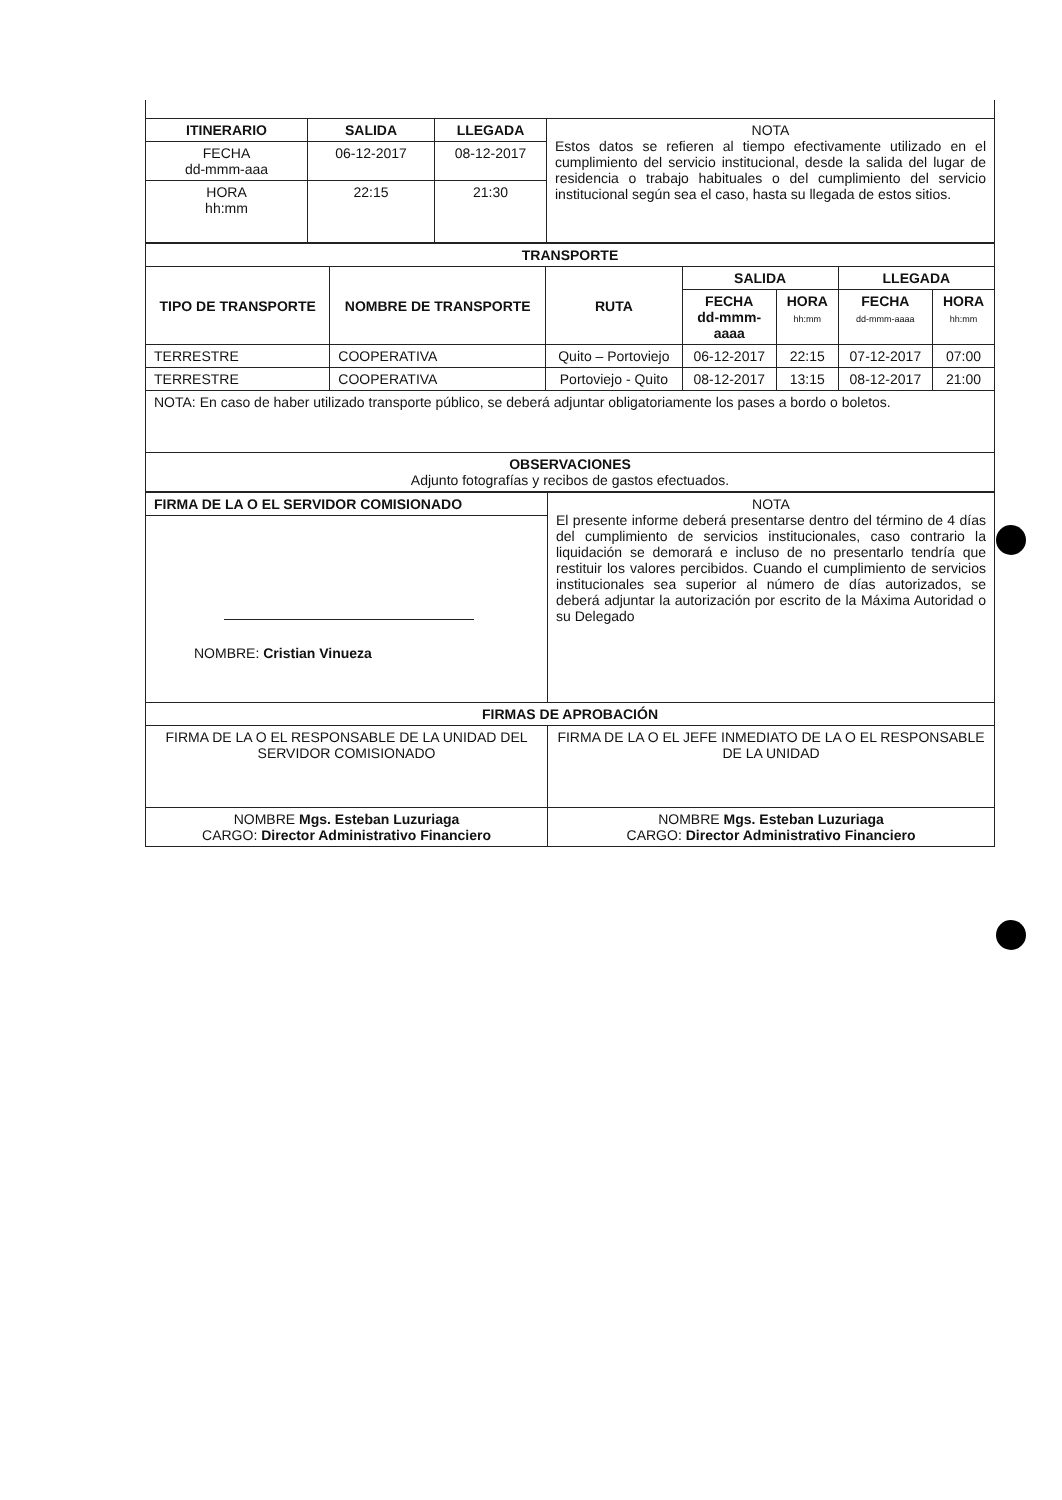| ITINERARIO | SALIDA | LLEGADA | NOTA Estos datos se refieren al tiempo efectivamente utilizado en el cumplimiento del servicio institucional, desde la salida del lugar de residencia o trabajo habituales o del cumplimiento del servicio institucional según sea el caso, hasta su llegada de estos sitios. |
| FECHA dd-mmm-aaa | 06-12-2017 | 08-12-2017 | |
| HORA hh:mm | 22:15 | 21:30 | |
| TRANSPORTE | | | | | | |
| --- | --- | --- | --- | --- | --- | --- |
| TIPO DE TRANSPORTE | NOMBRE DE TRANSPORTE | RUTA | SALIDA | | LLEGADA | |
| | | | FECHA dd-mmm- aaaa | HORA hh:mm | FECHA dd-mmm-aaaa | HORA hh:mm |
| TERRESTRE | COOPERATIVA | Quito – Portoviejo | 06-12-2017 | 22:15 | 07-12-2017 | 07:00 |
| TERRESTRE | COOPERATIVA | Portoviejo - Quito | 08-12-2017 | 13:15 | 08-12-2017 | 21:00 |
| NOTA: En caso de haber utilizado transporte público, se deberá adjuntar obligatoriamente los pases a bordo o boletos. | | | | | | |
| OBSERVACIONES Adjunto fotografías y recibos de gastos efectuados. | | | | | | |
| FIRMA DE LA O EL SERVIDOR COMISIONADO | NOTA El presente informe deberá presentarse dentro del término de 4 días del cumplimiento de servicios institucionales, caso contrario la liquidación se demorará e incluso de no presentarlo tendría que restituir los valores percibidos. Cuando el cumplimiento de servicios institucionales sea superior al número de días autorizados, se deberá adjuntar la autorización por escrito de la Máxima Autoridad o su Delegado |
| NOMBRE: Cristian Vinueza | |
| FIRMAS DE APROBACIÓN | |
| FIRMA DE LA O EL RESPONSABLE DE LA UNIDAD DEL SERVIDOR COMISIONADO | FIRMA DE LA O EL JEFE INMEDIATO DE LA O EL RESPONSABLE DE LA UNIDAD |
| NOMBRE Mgs. Esteban Luzuriaga CARGO: Director Administrativo Financiero | NOMBRE Mgs. Esteban Luzuriaga CARGO: Director Administrativo Financiero |